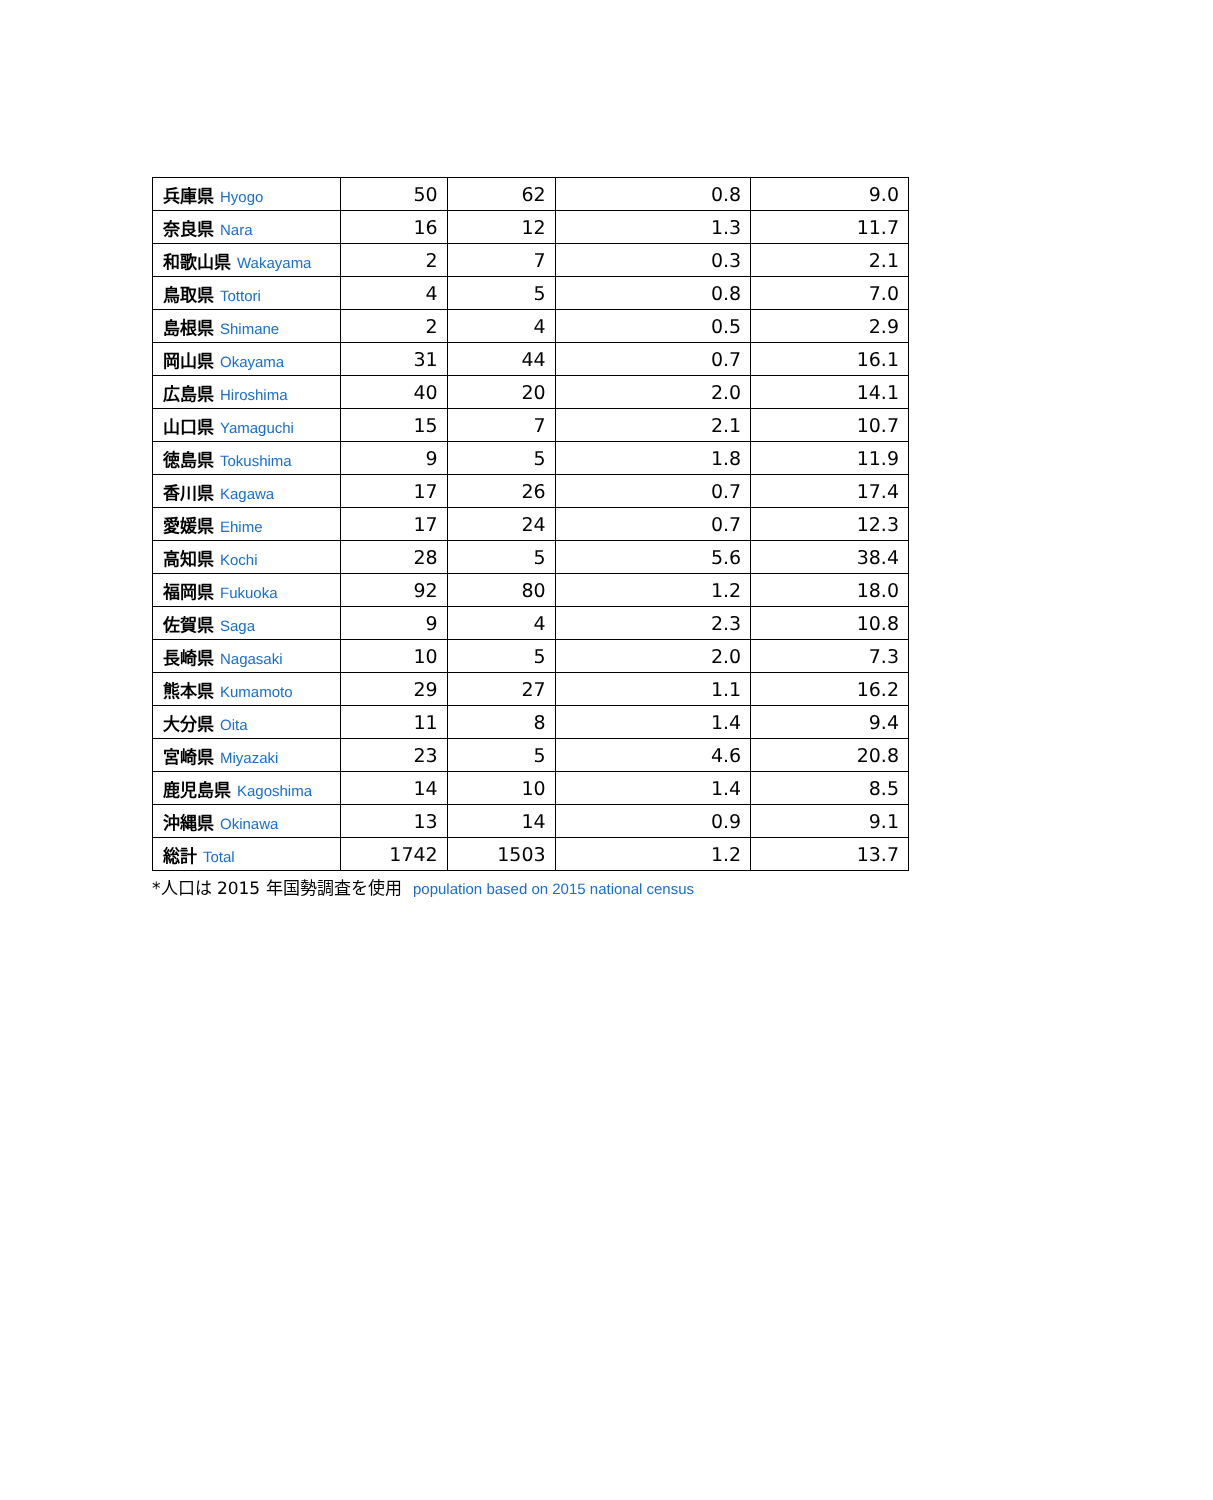| 兵庫県 Hyogo | 50 | 62 | 0.8 | 9.0 |
| 奈良県 Nara | 16 | 12 | 1.3 | 11.7 |
| 和歌山県 Wakayama | 2 | 7 | 0.3 | 2.1 |
| 鳥取県 Tottori | 4 | 5 | 0.8 | 7.0 |
| 島根県 Shimane | 2 | 4 | 0.5 | 2.9 |
| 岡山県 Okayama | 31 | 44 | 0.7 | 16.1 |
| 広島県 Hiroshima | 40 | 20 | 2.0 | 14.1 |
| 山口県 Yamaguchi | 15 | 7 | 2.1 | 10.7 |
| 徳島県 Tokushima | 9 | 5 | 1.8 | 11.9 |
| 香川県 Kagawa | 17 | 26 | 0.7 | 17.4 |
| 愛媛県 Ehime | 17 | 24 | 0.7 | 12.3 |
| 高知県 Kochi | 28 | 5 | 5.6 | 38.4 |
| 福岡県 Fukuoka | 92 | 80 | 1.2 | 18.0 |
| 佐賀県 Saga | 9 | 4 | 2.3 | 10.8 |
| 長崎県 Nagasaki | 10 | 5 | 2.0 | 7.3 |
| 熊本県 Kumamoto | 29 | 27 | 1.1 | 16.2 |
| 大分県 Oita | 11 | 8 | 1.4 | 9.4 |
| 宮崎県 Miyazaki | 23 | 5 | 4.6 | 20.8 |
| 鹿児島県 Kagoshima | 14 | 10 | 1.4 | 8.5 |
| 沖縄県 Okinawa | 13 | 14 | 0.9 | 9.1 |
| 総計 Total | 1742 | 1503 | 1.2 | 13.7 |
*人口は 2015 年国勢調査を使用 population based on 2015 national census